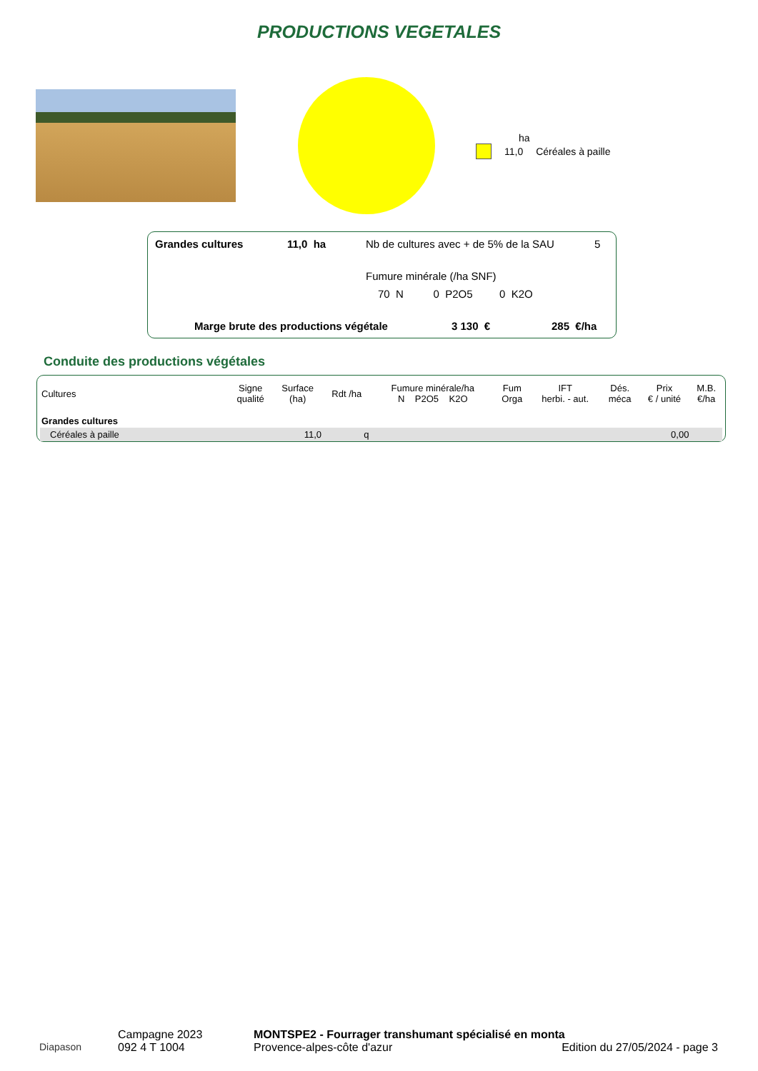PRODUCTIONS VEGETALES
ha
11,0 Céréales à paille
Grandes cultures 11,0 ha Nb de cultures avec + de 5% de la SAU 5
Fumure minérale (/ha SNF)
70 N 0 P2O5 0 K2O
Marge brute des productions végétale 3 130 € 285 €/ha
Conduite des productions végétales
| Cultures | Signe qualité | Surface (ha) | Rdt /ha | Fumure minérale/ha N P2O5 K2O | Fum Orga | IFT herbi. - aut. | Dés. méca | Prix € / unité | M.B. €/ha |
| --- | --- | --- | --- | --- | --- | --- | --- | --- | --- |
| Grandes cultures | | | | | | | | | |
| Céréales à paille | | 11,0 | q | | | | | 0,00 | |
Diapason
Campagne 2023
092 4 T 1004
MONTSPE2 - Fourrager transhumant spécialisé en monta
Provence-alpes-côte d'azur Edition du 27/05/2024 - page 3